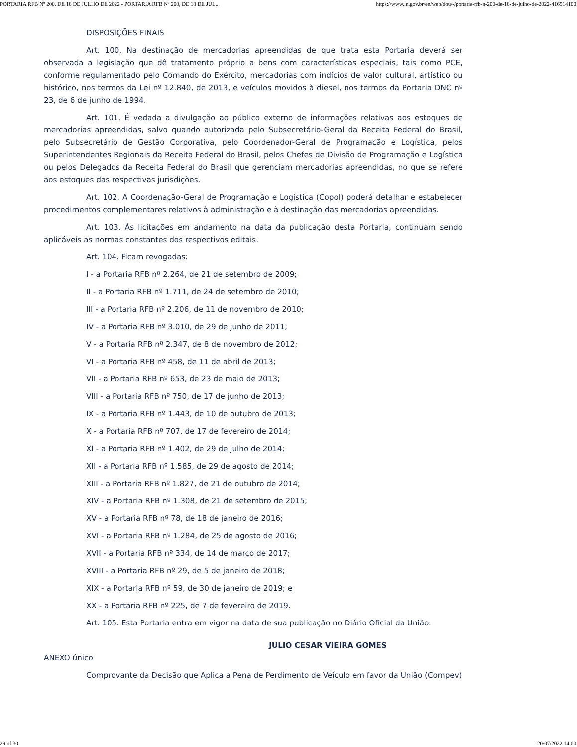PORTARIA RFB Nº 200, DE 18 DE JULHO DE 2022 - PORTARIA RFB Nº 200, DE 18 DE JUL... https://www.in.gov.br/en/web/dou/-/portaria-rfb-n-200-de-18-de-julho-de-2022-416514100
DISPOSIÇÕES FINAIS
Art. 100. Na destinação de mercadorias apreendidas de que trata esta Portaria deverá ser observada a legislação que dê tratamento próprio a bens com características especiais, tais como PCE, conforme regulamentado pelo Comando do Exército, mercadorias com indícios de valor cultural, artístico ou histórico, nos termos da Lei nº 12.840, de 2013, e veículos movidos à diesel, nos termos da Portaria DNC nº 23, de 6 de junho de 1994.
Art. 101. É vedada a divulgação ao público externo de informações relativas aos estoques de mercadorias apreendidas, salvo quando autorizada pelo Subsecretário-Geral da Receita Federal do Brasil, pelo Subsecretário de Gestão Corporativa, pelo Coordenador-Geral de Programação e Logística, pelos Superintendentes Regionais da Receita Federal do Brasil, pelos Chefes de Divisão de Programação e Logística ou pelos Delegados da Receita Federal do Brasil que gerenciam mercadorias apreendidas, no que se refere aos estoques das respectivas jurisdições.
Art. 102. A Coordenação-Geral de Programação e Logística (Copol) poderá detalhar e estabelecer procedimentos complementares relativos à administração e à destinação das mercadorias apreendidas.
Art. 103. Às licitações em andamento na data da publicação desta Portaria, continuam sendo aplicáveis as normas constantes dos respectivos editais.
Art. 104. Ficam revogadas:
I - a Portaria RFB nº 2.264, de 21 de setembro de 2009;
II - a Portaria RFB nº 1.711, de 24 de setembro de 2010;
III - a Portaria RFB nº 2.206, de 11 de novembro de 2010;
IV - a Portaria RFB nº 3.010, de 29 de junho de 2011;
V - a Portaria RFB nº 2.347, de 8 de novembro de 2012;
VI - a Portaria RFB nº 458, de 11 de abril de 2013;
VII - a Portaria RFB nº 653, de 23 de maio de 2013;
VIII - a Portaria RFB nº 750, de 17 de junho de 2013;
IX - a Portaria RFB nº 1.443, de 10 de outubro de 2013;
X - a Portaria RFB nº 707, de 17 de fevereiro de 2014;
XI - a Portaria RFB nº 1.402, de 29 de julho de 2014;
XII - a Portaria RFB nº 1.585, de 29 de agosto de 2014;
XIII - a Portaria RFB nº 1.827, de 21 de outubro de 2014;
XIV - a Portaria RFB nº 1.308, de 21 de setembro de 2015;
XV - a Portaria RFB nº 78, de 18 de janeiro de 2016;
XVI - a Portaria RFB nº 1.284, de 25 de agosto de 2016;
XVII - a Portaria RFB nº 334, de 14 de março de 2017;
XVIII - a Portaria RFB nº 29, de 5 de janeiro de 2018;
XIX - a Portaria RFB nº 59, de 30 de janeiro de 2019; e
XX - a Portaria RFB nº 225, de 7 de fevereiro de 2019.
Art. 105. Esta Portaria entra em vigor na data de sua publicação no Diário Oficial da União.
JULIO CESAR VIEIRA GOMES
ANEXO único
Comprovante da Decisão que Aplica a Pena de Perdimento de Veículo em favor da União (Compev)
29 of 30 20/07/2022 14:00